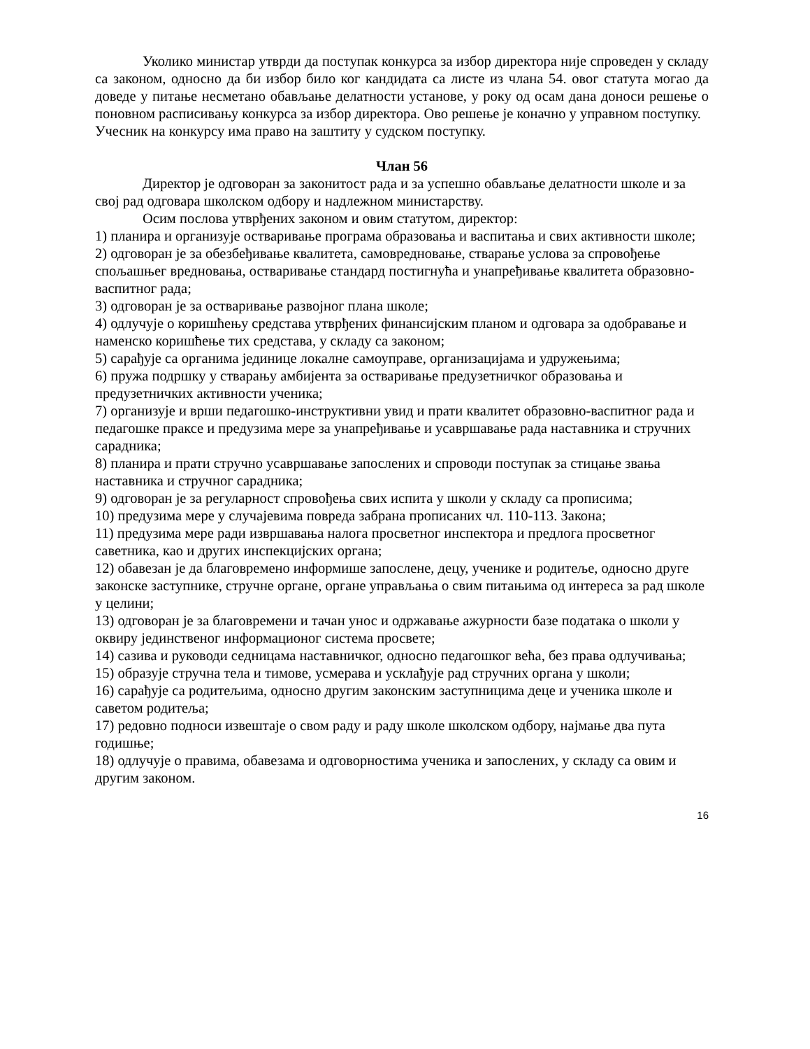Уколико министар утврди да поступак конкурса за избор директора није спроведен у складу са законом, односно да би избор било ког кандидата са листе из члана 54. овог статута могао да доведе у питање несметано обављање делатности установе, у року од осам дана доноси решење о поновном расписивању конкурса за избор директора. Ово решење је коначно у управном поступку.
Учесник на конкурсу има право на заштиту у судском поступку.
Члан 56
Директор је одговоран за законитост рада и за успешно обављање делатности школе и за свој рад одговара школском одбору и надлежном министарству.
Осим послова утврђених законом и овим статутом, директор:
1) планира и организује остваривање програма образовања и васпитања и свих активности школе;
2) одговоран је за обезбеђивање квалитета, самовредновање, стварање услова за спровођење спољашњег вредновања, остваривање стандард постигнућа и унапређивање квалитета образовно-васпитног рада;
3) одговоран је за остваривање развојног плана школе;
4) одлучује о коришћењу средстава утврђених финансијским планом и одговара за одобравање и наменско коришћење тих средстава, у складу са законом;
5) сарађује са органима јединице локалне самоуправе, организацијама и удружењима;
6) пружа подршку у стварању амбијента за остваривање предузетничког образовања и предузетничких активности ученика;
7) организује и врши педагошко-инструктивни увид и прати квалитет образовно-васпитног рада и педагошке праксе и предузима мере за унапређивање и усавршавање рада наставника и стручних сарадника;
8) планира и прати стручно усавршавање запослених и спроводи поступак за стицање звања наставника и стручног сарадника;
9) одговоран је за регуларност спровођења свих испита у школи у складу са прописима;
10) предузима мере у случајевима повреда забрана прописаних чл. 110-113. Закона;
11) предузима мере ради извршавања налога просветног инспектора и предлога просветног саветника, као и других инспекцијских органа;
12) обавезан је да благовремено информише запослене, децу, ученике и родитеље, односно друге законске заступнике, стручне органе, органе управљања о свим питањима од интереса за рад школе у целини;
13) одговоран је за благовремени и тачан унос и одржавање ажурности базе података о школи у оквиру јединственог информационог система просвете;
14) сазива и руководи седницама наставничког, односно педагошког већа, без права одлучивања;
15) образује стручна тела и тимове, усмерава и усклађује рад стручних органа у школи;
16) сарађује са родитељима, односно другим законским заступницима деце и ученика школе и саветом родитеља;
17) редовно подноси извештаје о свом раду и раду школе школском одбору, најмање два пута годишње;
18) одлучује о правима, обавезама и одговорностима ученика и запослених, у складу са овим и другим законом.
16